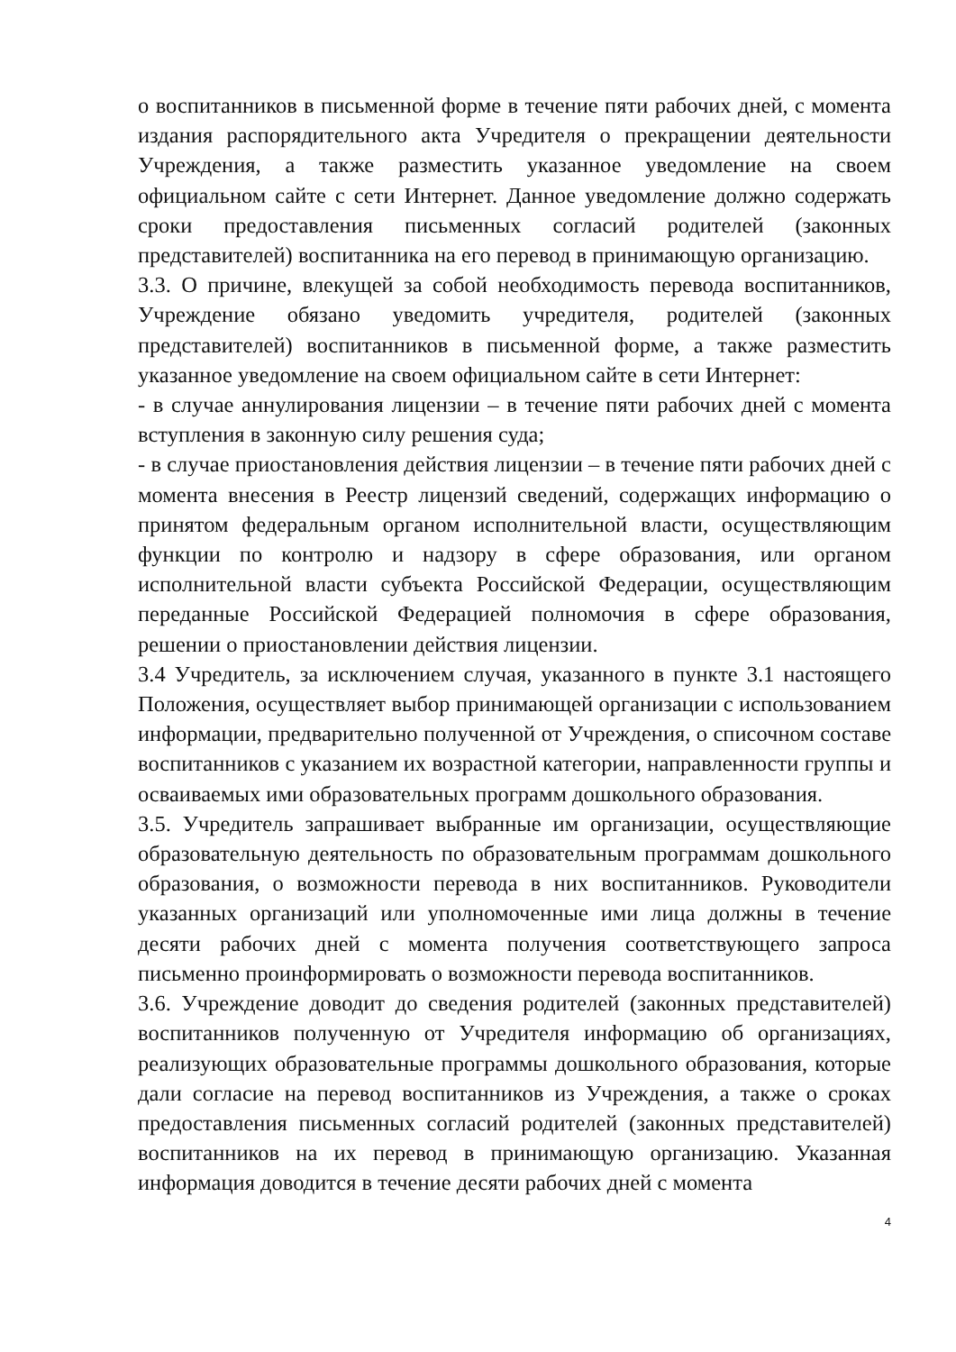о воспитанников в письменной форме в течение пяти рабочих дней, с момента издания распорядительного акта Учредителя о прекращении деятельности Учреждения, а также разместить указанное уведомление на своем официальном сайте с сети Интернет. Данное уведомление должно содержать сроки предоставления письменных согласий родителей (законных представителей) воспитанника на его перевод в принимающую организацию.
3.3. О причине, влекущей за собой необходимость перевода воспитанников, Учреждение обязано уведомить учредителя, родителей (законных представителей) воспитанников в письменной форме, а также разместить указанное уведомление на своем официальном сайте в сети Интернет:
- в случае аннулирования лицензии – в течение пяти рабочих дней с момента вступления в законную силу решения суда;
- в случае приостановления действия лицензии – в течение пяти рабочих дней с момента внесения в Реестр лицензий сведений, содержащих информацию о принятом федеральным органом исполнительной власти, осуществляющим функции по контролю и надзору в сфере образования, или органом исполнительной власти субъекта Российской Федерации, осуществляющим переданные Российской Федерацией полномочия в сфере образования, решении о приостановлении действия лицензии.
3.4 Учредитель, за исключением случая, указанного в пункте 3.1 настоящего Положения, осуществляет выбор принимающей организации с использованием информации, предварительно полученной от Учреждения, о списочном составе воспитанников с указанием их возрастной категории, направленности группы и осваиваемых ими образовательных программ дошкольного образования.
3.5. Учредитель запрашивает выбранные им организации, осуществляющие образовательную деятельность по образовательным программам дошкольного образования, о возможности перевода в них воспитанников. Руководители указанных организаций или уполномоченные ими лица должны в течение десяти рабочих дней с момента получения соответствующего запроса письменно проинформировать о возможности перевода воспитанников.
3.6. Учреждение доводит до сведения родителей (законных представителей) воспитанников полученную от Учредителя информацию об организациях, реализующих образовательные программы дошкольного образования, которые дали согласие на перевод воспитанников из Учреждения, а также о сроках предоставления письменных согласий родителей (законных представителей) воспитанников на их перевод в принимающую организацию. Указанная информация доводится в течение десяти рабочих дней с момента
4